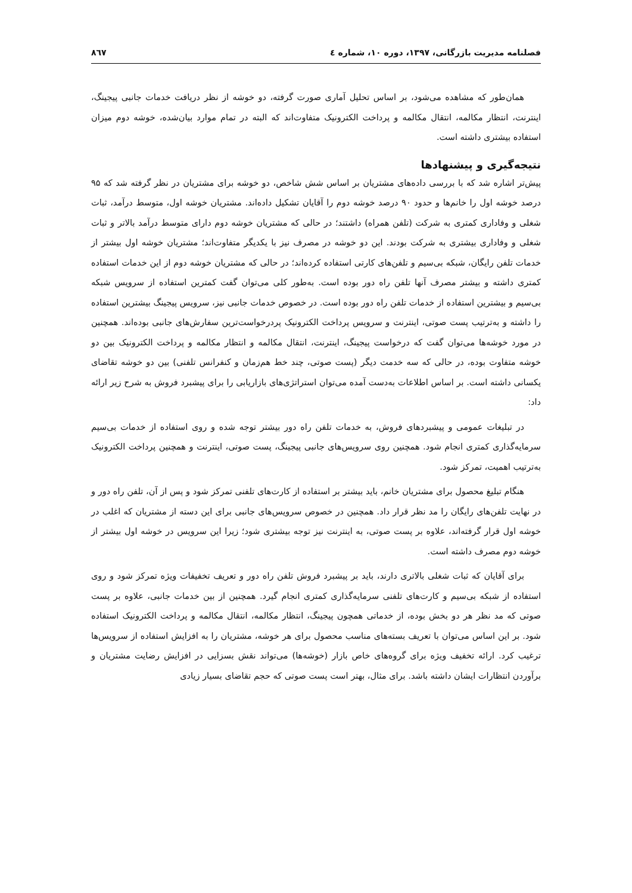فصلنامه مدیریت بازرگانی، ۱۳۹۷، دوره ۱۰، شماره ٤ ۸٦۷
همان‌طور که مشاهده می‌شود، بر اساس تحلیل آماری صورت گرفته، دو خوشه از نظر دریافت خدمات جانبی پیجینگ، اینترنت، انتظار مکالمه، انتقال مکالمه و پرداخت الکترونیک متفاوت‌اند که البته در تمام موارد بیان‌شده، خوشه دوم میزان استفاده بیشتری داشته است.
نتیجه‌گیری و پیشنهادها
پیش‌تر اشاره شد که با بررسی داده‌های مشتریان بر اساس شش شاخص، دو خوشه برای مشتریان در نظر گرفته شد که ۹۵ درصد خوشه اول را خانم‌ها و حدود ۹۰ درصد خوشه دوم را آقایان تشکیل داده‌اند. مشتریان خوشه اول، متوسط درآمد، ثبات شغلی و وفاداری کمتری به شرکت (تلفن همراه) داشتند؛ در حالی که مشتریان خوشه دوم دارای متوسط درآمد بالاتر و ثبات شغلی و وفاداری بیشتری به شرکت بودند. این دو خوشه در مصرف نیز با یکدیگر متفاوت‌اند؛ مشتریان خوشه اول بیشتر از خدمات تلفن رایگان، شبکه بی‌سیم و تلفن‌های کارتی استفاده کرده‌اند؛ در حالی که مشتریان خوشه دوم از این خدمات استفاده کمتری داشته و بیشتر مصرف آنها تلفن راه دور بوده است. به‌طور کلی می‌توان گفت کمترین استفاده از سرویس شبکه بی‌سیم و بیشترین استفاده از خدمات تلفن راه دور بوده است. در خصوص خدمات جانبی نیز، سرویس پیجینگ بیشترین استفاده را داشته و به‌ترتیب پست صوتی، اینترنت و سرویس پرداخت الکترونیک پردرخواست‌ترین سفارش‌های جانبی بوده‌اند. همچنین در مورد خوشه‌ها می‌توان گفت که درخواست پیجینگ، اینترنت، انتقال مکالمه و انتظار مکالمه و پرداخت الکترونیک بین دو خوشه متفاوت بوده، در حالی که سه خدمت دیگر (پست صوتی، چند خط هم‌زمان و کنفرانس تلفنی) بین دو خوشه تقاضای یکسانی داشته است. بر اساس اطلاعات به‌دست آمده می‌توان استراتژی‌های بازاریابی را برای پیشبرد فروش به شرح زیر ارائه داد:
در تبلیغات عمومی و پیشبردهای فروش، به خدمات تلفن راه دور بیشتر توجه شده و روی استفاده از خدمات بی‌سیم سرمایه‌گذاری کمتری انجام شود. همچنین روی سرویس‌های جانبی پیجینگ، پست صوتی، اینترنت و همچنین پرداخت الکترونیک به‌ترتیب اهمیت، تمرکز شود.
هنگام تبلیغ محصول برای مشتریان خانم، باید بیشتر بر استفاده از کارت‌های تلفنی تمرکز شود و پس از آن، تلفن راه دور و در نهایت تلفن‌های رایگان را مد نظر قرار داد. همچنین در خصوص سرویس‌های جانبی برای این دسته از مشتریان که اغلب در خوشه اول قرار گرفته‌اند، علاوه بر پست صوتی، به اینترنت نیز توجه بیشتری شود؛ زیرا این سرویس در خوشه اول بیشتر از خوشه دوم مصرف داشته است.
برای آقایان که ثبات شغلی بالاتری دارند، باید بر پیشبرد فروش تلفن راه دور و تعریف تخفیفات ویژه تمرکز شود و روی استفاده از شبکه بی‌سیم و کارت‌های تلفنی سرمایه‌گذاری کمتری انجام گیرد. همچنین از بین خدمات جانبی، علاوه بر پست صوتی که مد نظر هر دو بخش بوده، از خدماتی همچون پیجینگ، انتظار مکالمه، انتقال مکالمه و پرداخت الکترونیک استفاده شود. بر این اساس می‌توان با تعریف بسته‌های مناسب محصول برای هر خوشه، مشتریان را به افزایش استفاده از سرویس‌ها ترغیب کرد. ارائه تخفیف ویژه برای گروه‌های خاص بازار (خوشه‌ها) می‌تواند نقش بسزایی در افزایش رضایت مشتریان و برآوردن انتظارات ایشان داشته باشد. برای مثال، بهتر است پست صوتی که حجم تقاضای بسیار زیادی